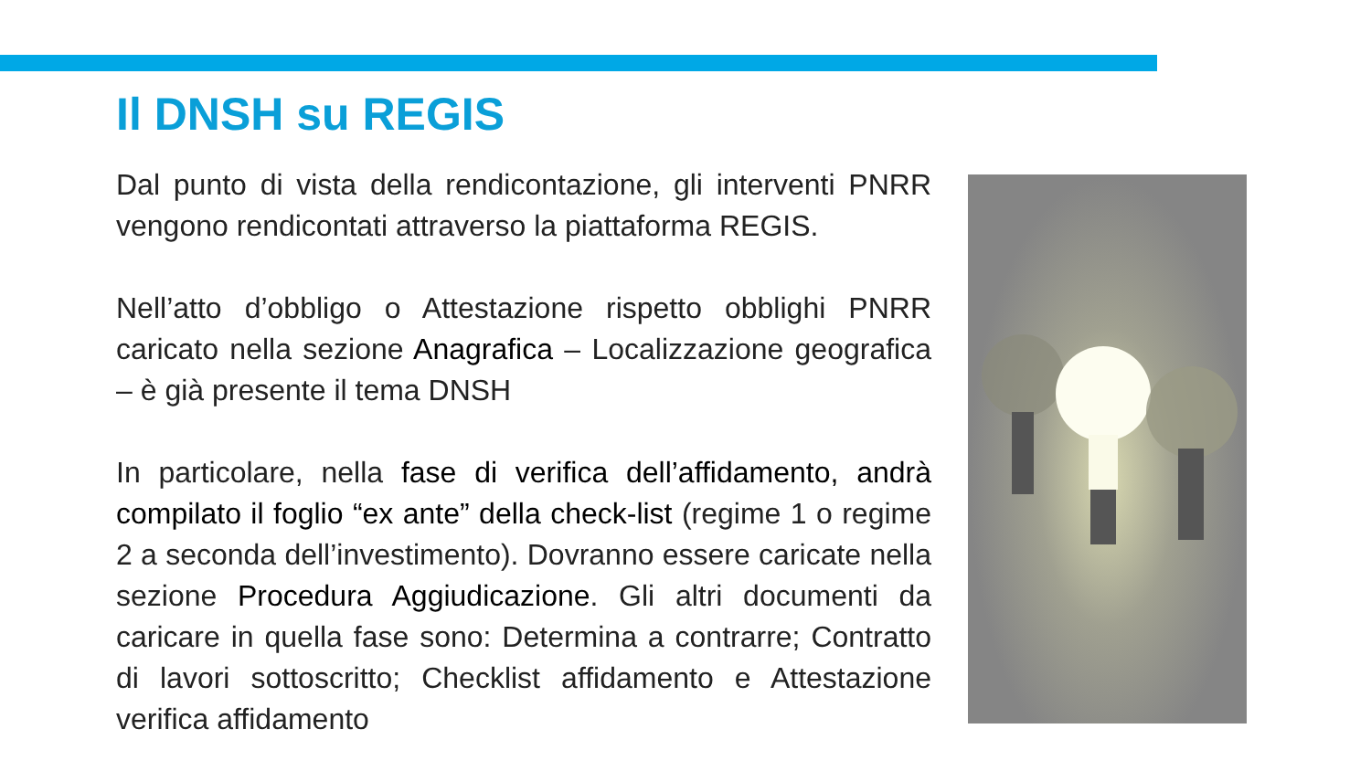Il DNSH su REGIS
Dal punto di vista della rendicontazione, gli interventi PNRR vengono rendicontati attraverso la piattaforma REGIS.
Nell’atto d’obbligo o Attestazione rispetto obblighi PNRR caricato nella sezione Anagrafica – Localizzazione geografica – è già presente il tema DNSH
In particolare, nella fase di verifica dell’affidamento, andrà compilato il foglio “ex ante” della check-list (regime 1 o regime 2 a seconda dell’investimento). Dovranno essere caricate nella sezione Procedura Aggiudicazione. Gli altri documenti da caricare in quella fase sono: Determina a contrarre; Contratto di lavori sottoscritto; Checklist affidamento e Attestazione verifica affidamento